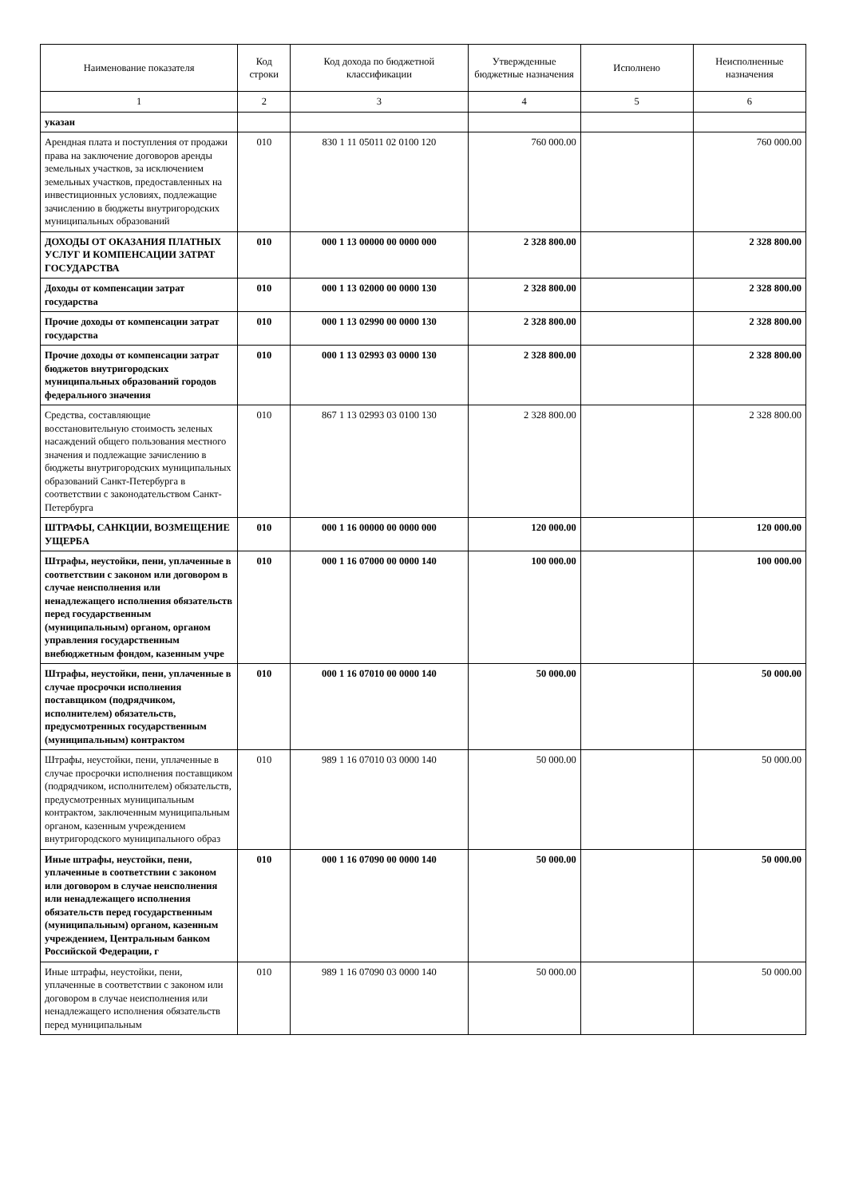| Наименование показателя | Код строки | Код дохода по бюджетной классификации | Утвержденные бюджетные назначения | Исполнено | Неисполненные назначения |
| --- | --- | --- | --- | --- | --- |
| 1 | 2 | 3 | 4 | 5 | 6 |
| указан | | | | | |
| Арендная плата и поступления от продажи права на заключение договоров аренды земельных участков, за исключением земельных участков, предоставленных на инвестиционных условиях, подлежащие зачислению в бюджеты внутригородских муниципальных образований | 010 | 830 1 11 05011 02 0100 120 | 760 000.00 | | 760 000.00 |
| ДОХОДЫ ОТ ОКАЗАНИЯ ПЛАТНЫХ УСЛУГ И КОМПЕНСАЦИИ ЗАТРАТ ГОСУДАРСТВА | 010 | 000 1 13 00000 00 0000 000 | 2 328 800.00 | | 2 328 800.00 |
| Доходы от компенсации затрат государства | 010 | 000 1 13 02000 00 0000 130 | 2 328 800.00 | | 2 328 800.00 |
| Прочие доходы от компенсации затрат государства | 010 | 000 1 13 02990 00 0000 130 | 2 328 800.00 | | 2 328 800.00 |
| Прочие доходы от компенсации затрат бюджетов внутригородских муниципальных образований городов федерального значения | 010 | 000 1 13 02993 03 0000 130 | 2 328 800.00 | | 2 328 800.00 |
| Средства, составляющие восстановительную стоимость зеленых насаждений общего пользования местного значения и подлежащие зачислению в бюджеты внутригородских муниципальных образований Санкт-Петербурга в соответствии с законодательством Санкт-Петербурга | 010 | 867 1 13 02993 03 0100 130 | 2 328 800.00 | | 2 328 800.00 |
| ШТРАФЫ, САНКЦИИ, ВОЗМЕЩЕНИЕ УЩЕРБА | 010 | 000 1 16 00000 00 0000 000 | 120 000.00 | | 120 000.00 |
| Штрафы, неустойки, пени, уплаченные в соответствии с законом или договором в случае неисполнения или ненадлежащего исполнения обязательств перед государственным (муниципальным) органом, органом управления государственным внебюджетным фондом, казенным учре | 010 | 000 1 16 07000 00 0000 140 | 100 000.00 | | 100 000.00 |
| Штрафы, неустойки, пени, уплаченные в случае просрочки исполнения поставщиком (подрядчиком, исполнителем) обязательств, предусмотренных государственным (муниципальным) контрактом | 010 | 000 1 16 07010 00 0000 140 | 50 000.00 | | 50 000.00 |
| Штрафы, неустойки, пени, уплаченные в случае просрочки исполнения поставщиком (подрядчиком, исполнителем) обязательств, предусмотренных муниципальным контрактом, заключенным муниципальным органом, казенным учреждением внутригородского муниципального образ | 010 | 989 1 16 07010 03 0000 140 | 50 000.00 | | 50 000.00 |
| Иные штрафы, неустойки, пени, уплаченные в соответствии с законом или договором в случае неисполнения или ненадлежащего исполнения обязательств перед государственным (муниципальным) органом, казенным учреждением, Центральным банком Российской Федерации, г | 010 | 000 1 16 07090 00 0000 140 | 50 000.00 | | 50 000.00 |
| Иные штрафы, неустойки, пени, уплаченные в соответствии с законом или договором в случае неисполнения или ненадлежащего исполнения обязательств перед муниципальным | 010 | 989 1 16 07090 03 0000 140 | 50 000.00 | | 50 000.00 |